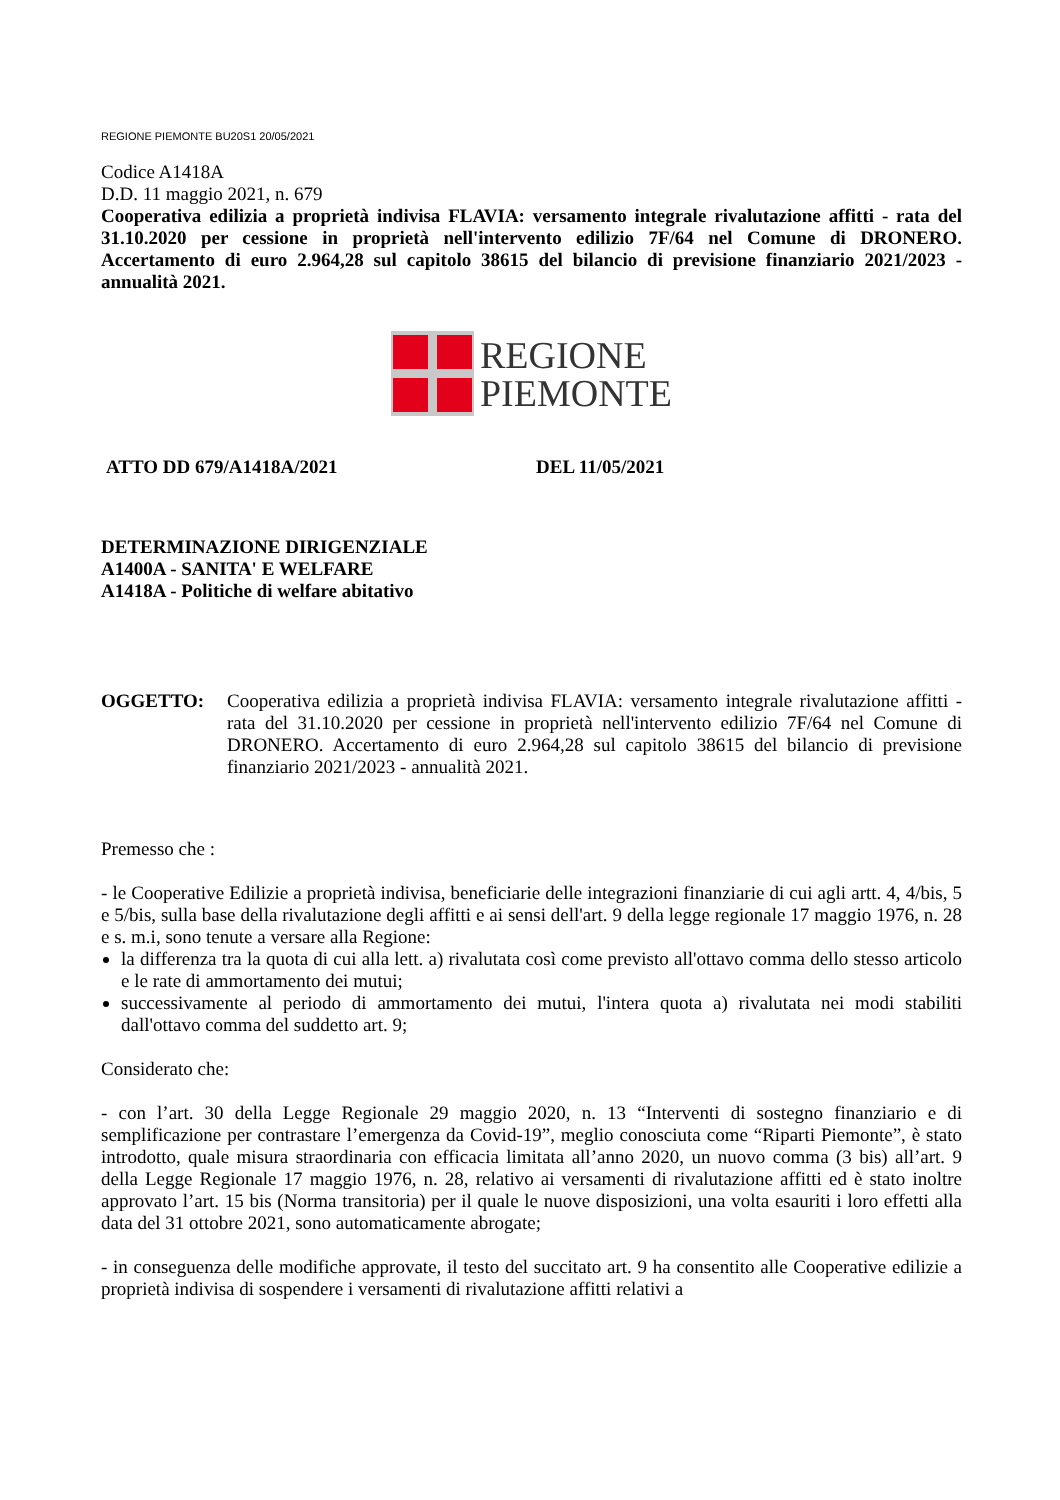REGIONE PIEMONTE BU20S1 20/05/2021
Codice A1418A
D.D. 11 maggio 2021, n. 679
Cooperativa edilizia a proprietà indivisa FLAVIA: versamento integrale rivalutazione affitti - rata del 31.10.2020 per cessione in proprietà nell'intervento edilizio 7F/64 nel Comune di DRONERO. Accertamento di euro 2.964,28 sul capitolo 38615 del bilancio di previsione finanziario 2021/2023 - annualità 2021.
REGIONE
PIEMONTE
ATTO DD 679/A1418A/2021 DEL 11/05/2021
DETERMINAZIONE DIRIGENZIALE
A1400A - SANITA' E WELFARE
A1418A - Politiche di welfare abitativo
OGGETTO: Cooperativa edilizia a proprietà indivisa FLAVIA: versamento integrale rivalutazione affitti - rata del 31.10.2020 per cessione in proprietà nell'intervento edilizio 7F/64 nel Comune di DRONERO. Accertamento di euro 2.964,28 sul capitolo 38615 del bilancio di previsione finanziario 2021/2023 - annualità 2021.
Premesso che :
- le Cooperative Edilizie a proprietà indivisa, beneficiarie delle integrazioni finanziarie di cui agli artt. 4, 4/bis, 5 e 5/bis, sulla base della rivalutazione degli affitti e ai sensi dell'art. 9 della legge regionale 17 maggio 1976, n. 28 e s. m.i, sono tenute a versare alla Regione:
la differenza tra la quota di cui alla lett. a) rivalutata così come previsto all'ottavo comma dello stesso articolo e le rate di ammortamento dei mutui;
successivamente al periodo di ammortamento dei mutui, l'intera quota a) rivalutata nei modi stabiliti dall'ottavo comma del suddetto art. 9;
Considerato che:
- con l’art. 30 della Legge Regionale 29 maggio 2020, n. 13 “Interventi di sostegno finanziario e di semplificazione per contrastare l’emergenza da Covid-19”, meglio conosciuta come “Riparti Piemonte”, è stato introdotto, quale misura straordinaria con efficacia limitata all’anno 2020, un nuovo comma (3 bis) all’art. 9 della Legge Regionale 17 maggio 1976, n. 28, relativo ai versamenti di rivalutazione affitti ed è stato inoltre approvato l’art. 15 bis (Norma transitoria) per il quale le nuove disposizioni, una volta esauriti i loro effetti alla data del 31 ottobre 2021, sono automaticamente abrogate;
- in conseguenza delle modifiche approvate, il testo del succitato art. 9 ha consentito alle Cooperative edilizie a proprietà indivisa di sospendere i versamenti di rivalutazione affitti relativi a